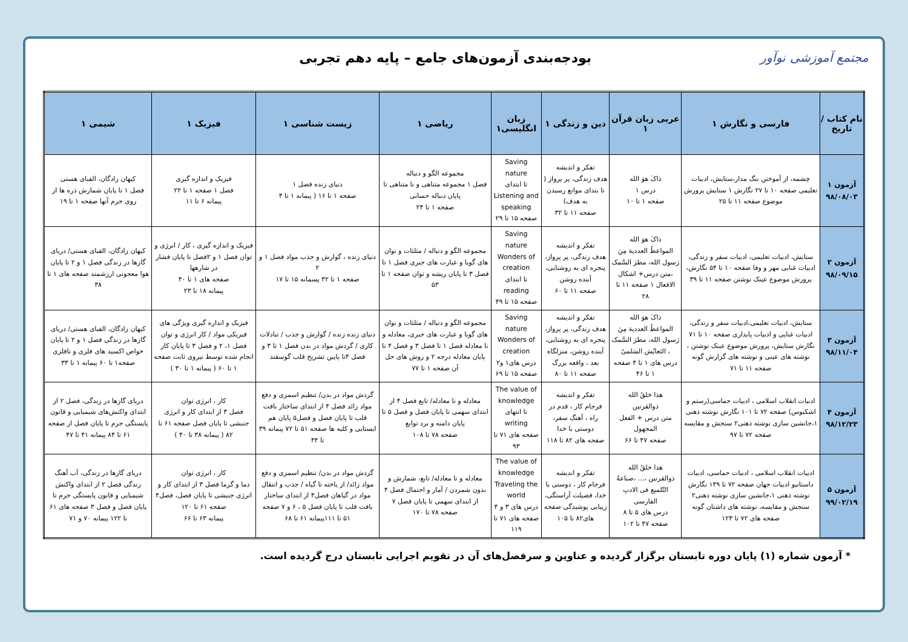مجتمع آموزشی نوآور
بودجه‌بندی آزمون‌های جامع – پایه دهم تجربی
| نام کتاب / تاریخ | فارسی و نگارش ۱ | عربی زبان قرآن ۱ | دین و زندگی ۱ | زبان انگلیسی۱ | ریاضی ۱ | زیست شناسی ۱ | فیزیک ۱ | شیمی ۱ |
| --- | --- | --- | --- | --- | --- | --- | --- | --- |
| آزمون ۱ ۹۸/۰۸/۰۳ | چشمه، از آموختن ننگ مدار،ستایش، ادبیات تعلیمی صفحه ۱۰ تا ۲۷ نگارش ۱ ستایش پرورش موضوع صفحه ۱۱ تا ۲۵ | ذاکَ هوَ الله درس ۱ صفحه ۱ تا ۱۰ | تفکر و اندیشه هدف زندگی، پر پرواز ( تا بتدای موانع رسیدن به هدف) صفحه ۱۱ تا ۳۲ | Saving nature تا ابتدای Listening and speaking صفحه ۱۵ تا ۲۹ | مجموعه الگو و دنباله فصل ۱ مجموعه متناهی و نا متناهی تا پایان دنباله حسابی صفحه ۱ تا ۲۴ | دنیای زنده فصل ۱ صفحه ۱ تا ۱۶ ( پیمانه ۱ تا ۴ | فیزیک و اندازه گیری فصل ۱ صفحه ۱ تا ۲۲ پیمانه ۶ تا ۱۱ | کیهان زادگان، الفبای هستی فصل ۱ تا پایان شمارش ذره ها از روی جرم آنها صفحه ۱ تا ۱۹ |
| آزمون ۲ ۹۸/۰۹/۱۵ | ستایش، ادبیات تعلیمی، ادبیات سفر و زندگی، ادبیات غنایی مهر و وفا صفحه ۱۰ تا ۵۴ نگارش، پرورش موضوع عینک نوشتن صفحه ۱۱ تا ۳۹ | ذاکَ هوَ الله المواعظُ العددیة مِنَ رَسول الله، مطرَ السَّمک ،متن درس+ اشکال الافعال ۱ صفحه ۱۱ تا ۲۸ | تفکر و اندیشه هدف زندگی، پر پرواز، پنجره ای به روشنایی، آینده روشن صفحه ۱۱ تا ۶۰ | Saving nature Wonders of creation تا ابتدای reading صفحه ۱۵ تا ۴۹ | مجموعه الگو و دنباله / مثلثات و توان های گویا و عبارت های جبری فصل ۱ تا فصل ۳ تا پایان ریشه و توان صفحه ۱ تا ۵۳ | دنیای زنده ، گوارش و جذب مواد فصل ۱ و ۲ صفحه ۱ تا ۳۲ پسمانه ۱۵ تا ۱۷ | فیزیک و اندازه گیری ، کار / انرژی و توان فصل ۱ و ۲فصل تا پایان فشار در شارهها صفحه های ۱ تا ۴۰ پیمانه ۱۸ تا ۲۳ | کیهان زادگان، الفبای هستی/ دریای گازها در زندگی فصل ۱ و ۲ تا پایان هوا معجونی ارزشمند صفحه های ۱ تا ۳۸ |
| آزمون ۳ ۹۸/۱۱/۰۴ | ستایش، ادبیات تعلیمی،ادبیات سفر و زندگی، ادبیات غنایی و ادبیات پایداری صفحه ۱۰ تا ۷۱ نگارش ستایش، پرورش موضوع عینک نوشتن ، نوشته های عینی و نوشته های گزارش گونه صفحه ۱۱ تا ۷۱ | ذاکَ هوَ الله المواعظُ العددیة مِنَ رَسول الله، مطرَ السَّمک ، التَعایُش السَلمیُ درس های ۱ تا ۴ صفحه ۱ تا ۴۶ | تفکر و اندیشه هدف زندگی، پر پرواز، پنجره ای به روشنایی، آینده روشن، منزلگاه بعد ، واقعه بزرگ صفحه ۱۱ تا ۸۰ | Saving nature Wonders of creation درس های۱ و۲ صفحه ۱۵ تا ۶۹ | مجموعه الگو و دنباله / مثلثات و توان های گویا و عبارت های جبری، معادله و نا معادله فصل ۱ تا فصل ۳ و فصل ۴ تا پایان معادله درجه ۲ و روش های حل آن صفحه ۱ تا ۷۷ | دنیای زنده زنده / گوارش و جذب / تبادلات کاری / گردش مواد در بدن فصل ۱ تا ۳ و فصل ۴تا پایین تشریح قلب گوسفند | فیزیک و اندازه گیری ویژگی های فیزیکی مواد / کار انرژی و توان فصل ۱، ۲ و فصل ۳ تا پایان کار انجام شده توسط نیروی ثابت صفحه ۱ تا ۶۰ ( پیمانه ۱ تا ۳۰ ) | کیهان زادگان، الفبای هستی/ دریای گازها در زندگی فصل ۱ و ۲ تا پایان خواص اکسید های فلزی و نافلزی صفحه۱ تا ۶۰ پیمانه ۱ تا ۳۳ |
| آزمون ۴ ۹۸/۱۲/۲۳ | ادبیات انقلاب اسلامی ، ادبیات حماسی(رستم و اشکبوس) صفحه ۷۲ تا ۱۰۱ نگارش نوشته ذهنی ۱،جانشین سازی نوشته ذهنی۲ سنجش و مقایسه صفحه ۷۲ تا ۹۷ | هذا خلقُ الله ذوالقرنین متن درس + الفعل المجهول صفحه ۴۷ تا ۶۶ | تفکر و اندیشه فرجام کار ، قدم در راه ، آهنگ سفر، دوستی با خدا صفحه های ۸۲ تا ۱۱۸ | The value of knowledge تا انتهای writing صفحه های ۷۱ تا ۹۳ | معادله و نا معادله/ تابع فصل ۴ از ابتدای سهمی تا پایان فصل و فصل ۵ تا پایان دامنه و برد توابع صفحه ۷۸ تا ۱۰۸ | گردش مواد در بدن/ تنظیم اسمزی و دفع مواد زائد فصل ۴ از ابتدای ساختار بافت قلب تا پایان فصل و فصل۵ پایان هم ایستایی و کلیه ها صفحه ۵۱ تا ۷۲ پیمانه ۳۹ تا ۴۴ | کار ، انرژی توان فصل ۳ از ابتدای کار و انرژی جنبشی تا پایان فصل صفحه ۶۱ تا ۸۲ ( پیمانه ۳۸ تا ۴۰ ) | دریای گازها در زندگی، فصل ۲ از ابتدای واکنش‌های شیمیایی و قانون پایستگی جرم تا پایان فصل از صفحه ۶۱ تا ۸۴ پیمانه ۴۱ تا ۴۷ |
| آزمون ۵ ۹۹/۰۲/۱۹ | ادبیات انقلاب اسلامی ، ادبیات حماسی، ادبیات داستانیو ادبیات جهان صفحه ۷۲ تا ۱۴۹ نگارش نوشته ذهنی ۱،جانشین سازی نوشته ذهنی۲ سنجش و مقایسه، نوشته های داشتان گونه صفحه های ۷۲ تا ۱۲۳ | هذا خلقُ الله ذوالقرنین ،... ،صناعةُ التّلمیع فی الادبِ الفارسی درس های ۵ تا ۸ صفحه ۴۷ تا ۱۰۲ | تفکر و اندیشه فرجام کار ، دوستی با خدا، فضیلت آراستگی، زیبایی پوشیدگی صفحه های۸۲ تا ۱۰۵ | The value of knowledge Traveling the world درس های ۳ و ۴ صفحه های ۷۱ تا ۱۱۹ | معادله و نا معادله/ تابع، شمارش و بدون شمردن / آمار و احتمال فصل ۴ از ابتدای سهمی تا پایان فصل ۷ صفحه ۷۸ تا ۱۷۰ | گردش مواد در بدن/ تنظیم اسمزی و دفع مواد زائد/ از یاخته تا گیاه / جذب و انتقال مواد در گیاهان فصل۴ از ابتدای ساختار بافت قلب تا پایان فصل ۵ ، ۶ و ۷ صفحه ۵۱ تا ۱۱۱پیمانه ۶۱ تا ۶۸ | کار ، انرژی توان دما و گرما فصل ۳ از ابتدای کار و انرژی جنبشی تا پایان فصل، فصل۴ صفحه ۶۱ تا ۱۲۰ پیمانه ۶۳ تا ۶۶ | دریای گازها در زندگی، آب آهنگ زندگی فصل ۲ از ابتدای واکنش شیمیایی و قانون پایستگی جرم تا پایان فصل و فصل ۳ صفحه های ۶۱ تا ۱۲۲ پیمانه ۷۰ و ۷۱ |
* آزمون شماره (۱) پایان دوره تابستان برگزار گردیده و عناوین و سرفصل‌های آن در تقویم اجرایی تابستان درج گردیده است.